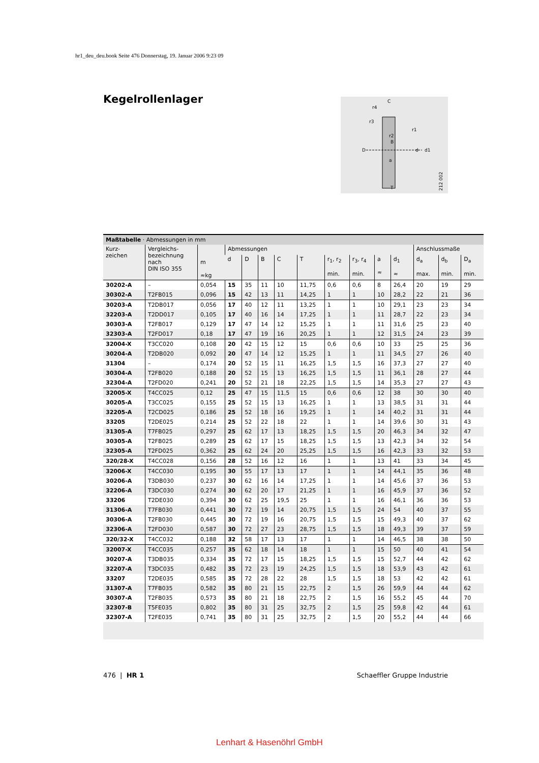hr1_deu_deu.book Seite 476 Donnerstag, 19. Januar 2006 9:23 09
Kegelrollenlager
C
r4
r3
r1
r2
B
D
d
d1
a
T
212 002
Maßtabelle · Abmessungen in mm
| Kurz- zeichen | Vergleichs- bezeichnung nach DIN ISO 355 | m ≈kg | Abmessungen | | | | | | | | | Anschlussmaße | | |
| --- | --- | --- | --- | --- | --- | --- | --- | --- | --- | --- | --- | --- | --- | --- |
| | | | d | D | B | C | T | r<sub>1</sub>, r<sub>2</sub> min. | r<sub>3</sub>, r<sub>4</sub> min. | a ≈ | d<sub>1</sub> ≈ | d<sub>a</sub> max. | d<sub>b</sub> min. | D<sub>a</sub> min. |
| 30202-A | – | 0,054 | 15 | 35 | 11 | 10 | 11,75 | 0,6 | 0,6 | 8 | 26,4 | 20 | 19 | 29 |
| 30302-A | T2FB015 | 0,096 | 15 | 42 | 13 | 11 | 14,25 | 1 | 1 | 10 | 28,2 | 22 | 21 | 36 |
| 30203-A | T2DB017 | 0,056 | 17 | 40 | 12 | 11 | 13,25 | 1 | 1 | 10 | 29,1 | 23 | 23 | 34 |
| 32203-A | T2DD017 | 0,105 | 17 | 40 | 16 | 14 | 17,25 | 1 | 1 | 11 | 28,7 | 22 | 23 | 34 |
| 30303-A | T2FB017 | 0,129 | 17 | 47 | 14 | 12 | 15,25 | 1 | 1 | 11 | 31,6 | 25 | 23 | 40 |
| 32303-A | T2FD017 | 0,18 | 17 | 47 | 19 | 16 | 20,25 | 1 | 1 | 12 | 31,5 | 24 | 23 | 39 |
| 32004-X | T3CC020 | 0,108 | 20 | 42 | 15 | 12 | 15 | 0,6 | 0,6 | 10 | 33 | 25 | 25 | 36 |
| 30204-A | T2DB020 | 0,092 | 20 | 47 | 14 | 12 | 15,25 | 1 | 1 | 11 | 34,5 | 27 | 26 | 40 |
| 31304 | – | 0,174 | 20 | 52 | 15 | 11 | 16,25 | 1,5 | 1,5 | 16 | 37,3 | 27 | 27 | 40 |
| 30304-A | T2FB020 | 0,188 | 20 | 52 | 15 | 13 | 16,25 | 1,5 | 1,5 | 11 | 36,1 | 28 | 27 | 44 |
| 32304-A | T2FD020 | 0,241 | 20 | 52 | 21 | 18 | 22,25 | 1,5 | 1,5 | 14 | 35,3 | 27 | 27 | 43 |
| 32005-X | T4CC025 | 0,12 | 25 | 47 | 15 | 11,5 | 15 | 0,6 | 0,6 | 12 | 38 | 30 | 30 | 40 |
| 30205-A | T3CC025 | 0,155 | 25 | 52 | 15 | 13 | 16,25 | 1 | 1 | 13 | 38,5 | 31 | 31 | 44 |
| 32205-A | T2CD025 | 0,186 | 25 | 52 | 18 | 16 | 19,25 | 1 | 1 | 14 | 40,2 | 31 | 31 | 44 |
| 33205 | T2DE025 | 0,214 | 25 | 52 | 22 | 18 | 22 | 1 | 1 | 14 | 39,6 | 30 | 31 | 43 |
| 31305-A | T7FB025 | 0,297 | 25 | 62 | 17 | 13 | 18,25 | 1,5 | 1,5 | 20 | 46,3 | 34 | 32 | 47 |
| 30305-A | T2FB025 | 0,289 | 25 | 62 | 17 | 15 | 18,25 | 1,5 | 1,5 | 13 | 42,3 | 34 | 32 | 54 |
| 32305-A | T2FD025 | 0,362 | 25 | 62 | 24 | 20 | 25,25 | 1,5 | 1,5 | 16 | 42,3 | 33 | 32 | 53 |
| 320/28-X | T4CC028 | 0,156 | 28 | 52 | 16 | 12 | 16 | 1 | 1 | 13 | 41 | 33 | 34 | 45 |
| 32006-X | T4CC030 | 0,195 | 30 | 55 | 17 | 13 | 17 | 1 | 1 | 14 | 44,1 | 35 | 36 | 48 |
| 30206-A | T3DB030 | 0,237 | 30 | 62 | 16 | 14 | 17,25 | 1 | 1 | 14 | 45,6 | 37 | 36 | 53 |
| 32206-A | T3DC030 | 0,274 | 30 | 62 | 20 | 17 | 21,25 | 1 | 1 | 16 | 45,9 | 37 | 36 | 52 |
| 33206 | T2DE030 | 0,394 | 30 | 62 | 25 | 19,5 | 25 | 1 | 1 | 16 | 46,1 | 36 | 36 | 53 |
| 31306-A | T7FB030 | 0,441 | 30 | 72 | 19 | 14 | 20,75 | 1,5 | 1,5 | 24 | 54 | 40 | 37 | 55 |
| 30306-A | T2FB030 | 0,445 | 30 | 72 | 19 | 16 | 20,75 | 1,5 | 1,5 | 15 | 49,3 | 40 | 37 | 62 |
| 32306-A | T2FD030 | 0,587 | 30 | 72 | 27 | 23 | 28,75 | 1,5 | 1,5 | 18 | 49,3 | 39 | 37 | 59 |
| 320/32-X | T4CC032 | 0,188 | 32 | 58 | 17 | 13 | 17 | 1 | 1 | 14 | 46,5 | 38 | 38 | 50 |
| 32007-X | T4CC035 | 0,257 | 35 | 62 | 18 | 14 | 18 | 1 | 1 | 15 | 50 | 40 | 41 | 54 |
| 30207-A | T3DB035 | 0,334 | 35 | 72 | 17 | 15 | 18,25 | 1,5 | 1,5 | 15 | 52,7 | 44 | 42 | 62 |
| 32207-A | T3DC035 | 0,482 | 35 | 72 | 23 | 19 | 24,25 | 1,5 | 1,5 | 18 | 53,9 | 43 | 42 | 61 |
| 33207 | T2DE035 | 0,585 | 35 | 72 | 28 | 22 | 28 | 1,5 | 1,5 | 18 | 53 | 42 | 42 | 61 |
| 31307-A | T7FB035 | 0,582 | 35 | 80 | 21 | 15 | 22,75 | 2 | 1,5 | 26 | 59,9 | 44 | 44 | 62 |
| 30307-A | T2FB035 | 0,573 | 35 | 80 | 21 | 18 | 22,75 | 2 | 1,5 | 16 | 55,2 | 45 | 44 | 70 |
| 32307-B | T5FE035 | 0,802 | 35 | 80 | 31 | 25 | 32,75 | 2 | 1,5 | 25 | 59,8 | 42 | 44 | 61 |
| 32307-A | T2FE035 | 0,741 | 35 | 80 | 31 | 25 | 32,75 | 2 | 1,5 | 20 | 55,2 | 44 | 44 | 66 |
476 | HR 1 Schaeffler Gruppe Industrie
Lenhart & Hasenöhrl GmbH